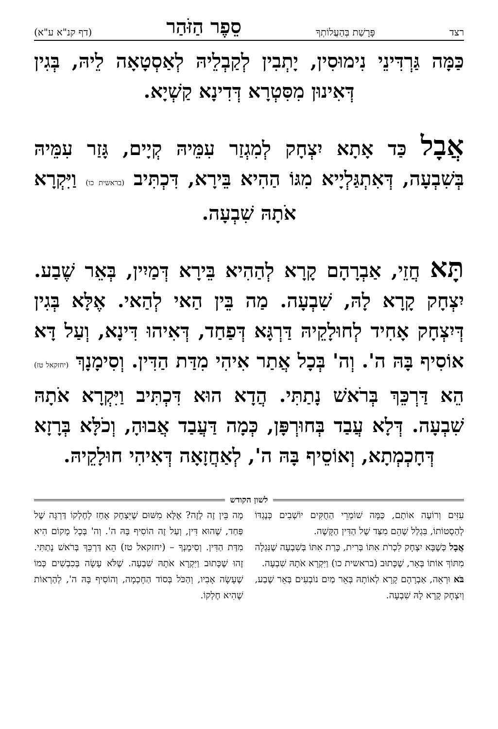רצד פָּרָשַׁת בְּהַעֲלוֹתְךָ סֵפֶר הַזֹּהַר (דף קנ"א ע"א)
כַּמָּה גַּרְדִּינֵי נִימוּסִין, יָתְבִין לְקַבְלֵיהּ לְאַסְטָאָה לֵיהּ, בְּגִין דְּאִינוּן מִסִּטְרָא דְּדִינָא קַשְׁיָא.
אֲבָל כַּד אָתָא יִצְחָק לְמִגְזַר עִמֵּיהּ קְיָים, גָּזַר עִמֵּיהּ בְּשִׁבְעָה, דְּאִתְגַּלְיָיא מִגּוֹ הַהִיא בֵּירָא, דִּכְתִּיב (בראשית כו) וַיִּקְרָא אֹתָהּ שִׁבְעָה.
תָּא חֲזֵי, אַבְרָהָם קָרָא לְהַהִיא בֵּירָא דְּמַיִין, בְּאֵר שֶׁבַע. יִצְחָק קָרָא לָהּ, שִׁבְעָה. מַה בֵּין הַאי לְהַאי. אֶלָּא בְּגִין דְּיִצְחָק אָחִיד לְחוּלָקֵיהּ דַּרְגָּא דְּפַחַד, דְּאִיהוּ דִּינָא, וְעַל דָּא אוֹסִיף בָּהּ ה'. וְה' בְּכָל אֲתַר אִיהִי מִדַּת הַדִּין. וְסִימָנָךְ (יחזקאל טז) הֵא דַּרְכֵּךְ בְּרֹאשׁ נָתַתִּי. הֲדָא הוּא דִּכְתִּיב וַיִּקְרָא אֹתָהּ שִׁבְעָה. דְּלָא עֲבַד בְּחוּרְפָּן, כְּמָה דַּעֲבַד אֲבוּהָ, וְכֹלָּא בְּרָזָא דְּחָכְמְתָא, וְאוֹסֵיף בָּהּ ה', לְאַחֲזָאָה דְּאִיהִי חוּלָקֵיהּ.
לשון הקודש
עִזִּים וְרוֹעֶה אוֹתָם, כַּמָּה שׁוֹמְרֵי הַחֻקִּים יוֹשְׁבִים כְּנֶגְדּוֹ לְהַסְטוֹתוֹ, בִּגְלַל שֶׁהֵם מִצַּד שֶׁל הַדִּין הַקָּשֶׁה.
אֲבָל כְּשֶׁבָּא יִצְחָק לִכְרֹת אִתּוֹ בְּרִית, כָּרַת אִתּוֹ בְּשִׁבְעָה שֶׁנִּגְלָה מִתּוֹךְ אוֹתוֹ בְּאֵר, שֶׁכָּתוּב (בראשית כו) וַיִּקְרָא אֹתָהּ שִׁבְעָה.
בֹּא וּרְאֵה, אַבְרָהָם קָרָא לְאוֹתָהּ בְּאֵר מַיִם נוֹבְעִים בְּאֵר שֶׁבַע, וְיִצְחָק קָרָא לָהּ שִׁבְעָה.
מָה בֵּין זֶה לָזֶה? אֶלָּא מִשּׁוּם שֶׁיִּצְחָק אָחַז לְחֶלְקוֹ דַּרְגָּה שֶׁל פַּחַד, שֶׁהוּא דִּין, וְעַל זֶה הוֹסִיף בָּהּ ה'. וְה' בְּכָל מָקוֹם הִיא מִדַּת הַדִּין. וְסִימָנְךָ – (יחזקאל טז) הֵא דַּרְכֵּךְ בְּרֹאשׁ נָתַתִּי. זֶהוּ שֶׁכָּתוּב וַיִּקְרָא אֹתָהּ שִׁבְעָה. שֶׁלֹּא עָשָׂה בְּכִבְשִׁים כְּמוֹ שֶׁעָשָׂה אָבִיו, וְהַכֹּל בְּסוֹד הַחָכְמָה, וְהוֹסִיף בָּהּ ה', לְהַרְאוֹת שֶׁהִיא חֶלְקוֹ.